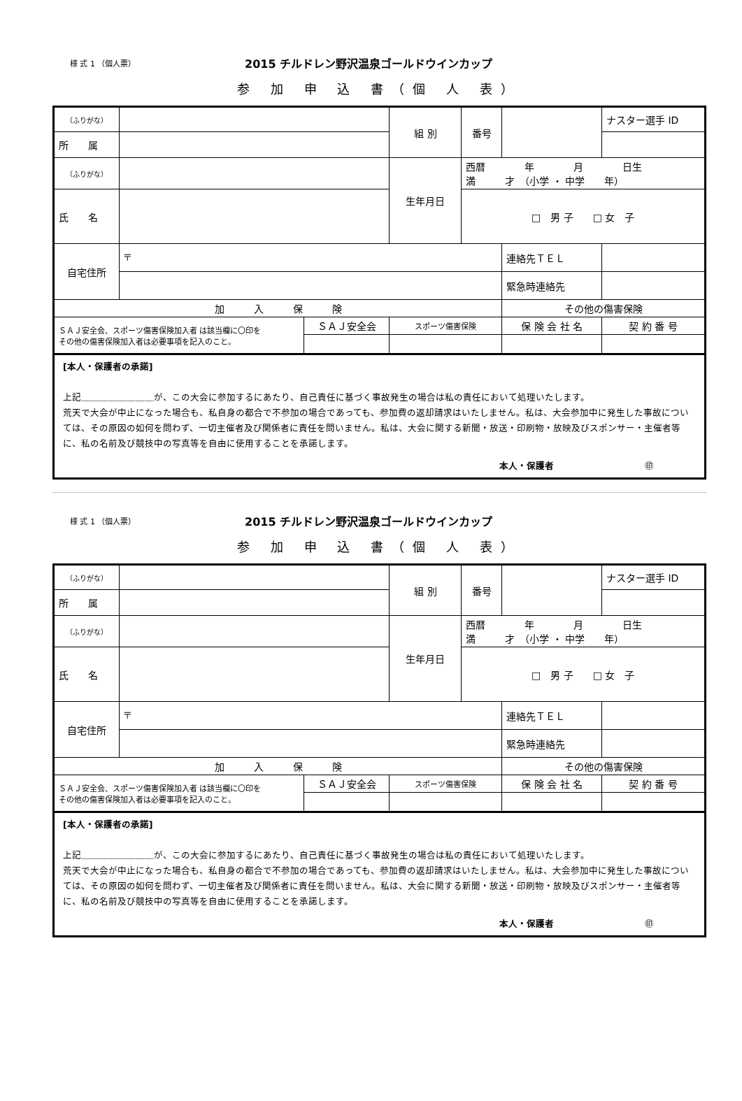様 式 1 （個人票） 2015 チルドレン野沢温泉ゴールドウインカップ
参 加 申 込 書（個 人 表）
| （ふりがな） | | | | 組 別 | 番号 | | ナスター選手 ID |
| 所 属 | | | | | | | |
| （ふりがな） | | | | 生年月日 | 西暦 年 月 日生 満 才 （小学 ・ 中学 年） | | |
| 氏 名 | | | | | □ 男 子 □ 女 子 | | |
| 自宅住所 | 〒 | | | | | 連絡先ＴＥＬ | |
| | | | | | | 緊急時連絡先 | |
| 加 入 保 険 | | | | | | その他の傷害保険 | |
| ＳＡＪ安全会、スポーツ傷害保険加入者 は該当欄に〇印を その他の傷害保険加入者は必要事項を記入のこと。 | | ＳＡＪ安全会 | スポーツ傷害保険 | | | 保 険 会 社 名 | 契 約 番 号 |
[本人・保護者の承諾]
上記＿＿＿＿＿＿＿＿が、この大会に参加するにあたり、自己責任に基づく事故発生の場合は私の責任において処理いたします。
荒天で大会が中止になった場合も、私自身の都合で不参加の場合であっても、参加費の返却請求はいたしません。私は、大会参加中に発生した事故については、その原因の如何を問わず、一切主催者及び関係者に責任を問いません。私は、大会に関する新聞・放送・印刷物・放映及びスポンサー・主催者等に、私の名前及び競技中の写真等を自由に使用することを承諾します。
本人・保護者　　　　　　　　　　㊞
様 式 1 （個人票） 2015 チルドレン野沢温泉ゴールドウインカップ
参 加 申 込 書（個 人 表）
| （ふりがな） | | | | 組 別 | 番号 | | ナスター選手 ID |
| 所 属 | | | | | | | |
| （ふりがな） | | | | 生年月日 | 西暦 年 月 日生 満 才 （小学 ・ 中学 年） | | |
| 氏 名 | | | | | □ 男 子 □ 女 子 | | |
| 自宅住所 | 〒 | | | | | 連絡先ＴＥＬ | |
| | | | | | | 緊急時連絡先 | |
| 加 入 保 険 | | | | | | その他の傷害保険 | |
| ＳＡＪ安全会、スポーツ傷害保険加入者 は該当欄に〇印を その他の傷害保険加入者は必要事項を記入のこと。 | | ＳＡＪ安全会 | スポーツ傷害保険 | | | 保 険 会 社 名 | 契 約 番 号 |
[本人・保護者の承諾]
上記＿＿＿＿＿＿＿＿が、この大会に参加するにあたり、自己責任に基づく事故発生の場合は私の責任において処理いたします。
荒天で大会が中止になった場合も、私自身の都合で不参加の場合であっても、参加費の返却請求はいたしません。私は、大会参加中に発生した事故については、その原因の如何を問わず、一切主催者及び関係者に責任を問いません。私は、大会に関する新聞・放送・印刷物・放映及びスポンサー・主催者等に、私の名前及び競技中の写真等を自由に使用することを承諾します。
本人・保護者　　　　　　　　　　㊞